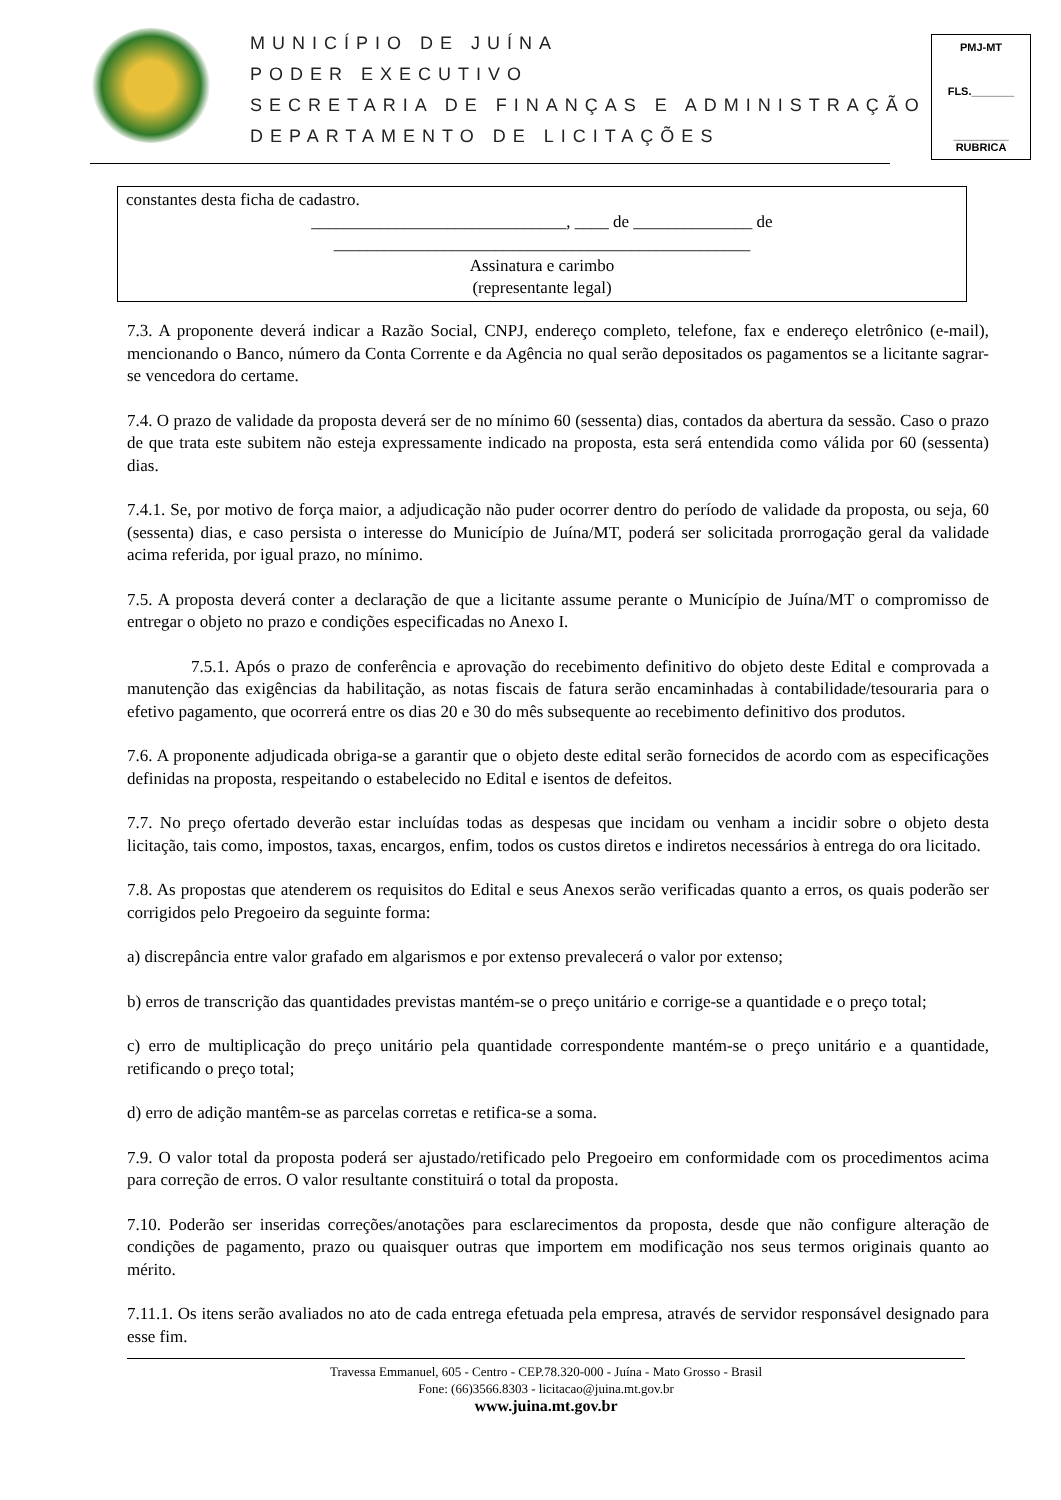MUNICÍPIO DE JUÍNA
PODER EXECUTIVO
SECRETARIA DE FINANÇAS E ADMINISTRAÇÃO
DEPARTAMENTO DE LICITAÇÕES
PMJ-MT
FLS._______
_________
RUBRICA
constantes desta ficha de cadastro.
______________________________, ____ de ______________ de
_________________________________________________
Assinatura e carimbo
(representante legal)
7.3. A proponente deverá indicar a Razão Social, CNPJ, endereço completo, telefone, fax e endereço eletrônico (e-mail), mencionando o Banco, número da Conta Corrente e da Agência no qual serão depositados os pagamentos se a licitante sagrar-se vencedora do certame.
7.4. O prazo de validade da proposta deverá ser de no mínimo 60 (sessenta) dias, contados da abertura da sessão. Caso o prazo de que trata este subitem não esteja expressamente indicado na proposta, esta será entendida como válida por 60 (sessenta) dias.
7.4.1. Se, por motivo de força maior, a adjudicação não puder ocorrer dentro do período de validade da proposta, ou seja, 60 (sessenta) dias, e caso persista o interesse do Município de Juína/MT, poderá ser solicitada prorrogação geral da validade acima referida, por igual prazo, no mínimo.
7.5. A proposta deverá conter a declaração de que a licitante assume perante o Município de Juína/MT o compromisso de entregar o objeto no prazo e condições especificadas no Anexo I.
7.5.1. Após o prazo de conferência e aprovação do recebimento definitivo do objeto deste Edital e comprovada a manutenção das exigências da habilitação, as notas fiscais de fatura serão encaminhadas à contabilidade/tesouraria para o efetivo pagamento, que ocorrerá entre os dias 20 e 30 do mês subsequente ao recebimento definitivo dos produtos.
7.6. A proponente adjudicada obriga-se a garantir que o objeto deste edital serão fornecidos de acordo com as especificações definidas na proposta, respeitando o estabelecido no Edital e isentos de defeitos.
7.7. No preço ofertado deverão estar incluídas todas as despesas que incidam ou venham a incidir sobre o objeto desta licitação, tais como, impostos, taxas, encargos, enfim, todos os custos diretos e indiretos necessários à entrega do ora licitado.
7.8. As propostas que atenderem os requisitos do Edital e seus Anexos serão verificadas quanto a erros, os quais poderão ser corrigidos pelo Pregoeiro da seguinte forma:
a) discrepância entre valor grafado em algarismos e por extenso prevalecerá o valor por extenso;
b) erros de transcrição das quantidades previstas mantém-se o preço unitário e corrige-se a quantidade e o preço total;
c) erro de multiplicação do preço unitário pela quantidade correspondente mantém-se o preço unitário e a quantidade, retificando o preço total;
d) erro de adição mantêm-se as parcelas corretas e retifica-se a soma.
7.9. O valor total da proposta poderá ser ajustado/retificado pelo Pregoeiro em conformidade com os procedimentos acima para correção de erros. O valor resultante constituirá o total da proposta.
7.10. Poderão ser inseridas correções/anotações para esclarecimentos da proposta, desde que não configure alteração de condições de pagamento, prazo ou quaisquer outras que importem em modificação nos seus termos originais quanto ao mérito.
7.11.1. Os itens serão avaliados no ato de cada entrega efetuada pela empresa, através de servidor responsável designado para esse fim.
Travessa Emmanuel, 605 - Centro - CEP.78.320-000 - Juína - Mato Grosso - Brasil
Fone: (66)3566.8303 - licitacao@juina.mt.gov.br
www.juina.mt.gov.br